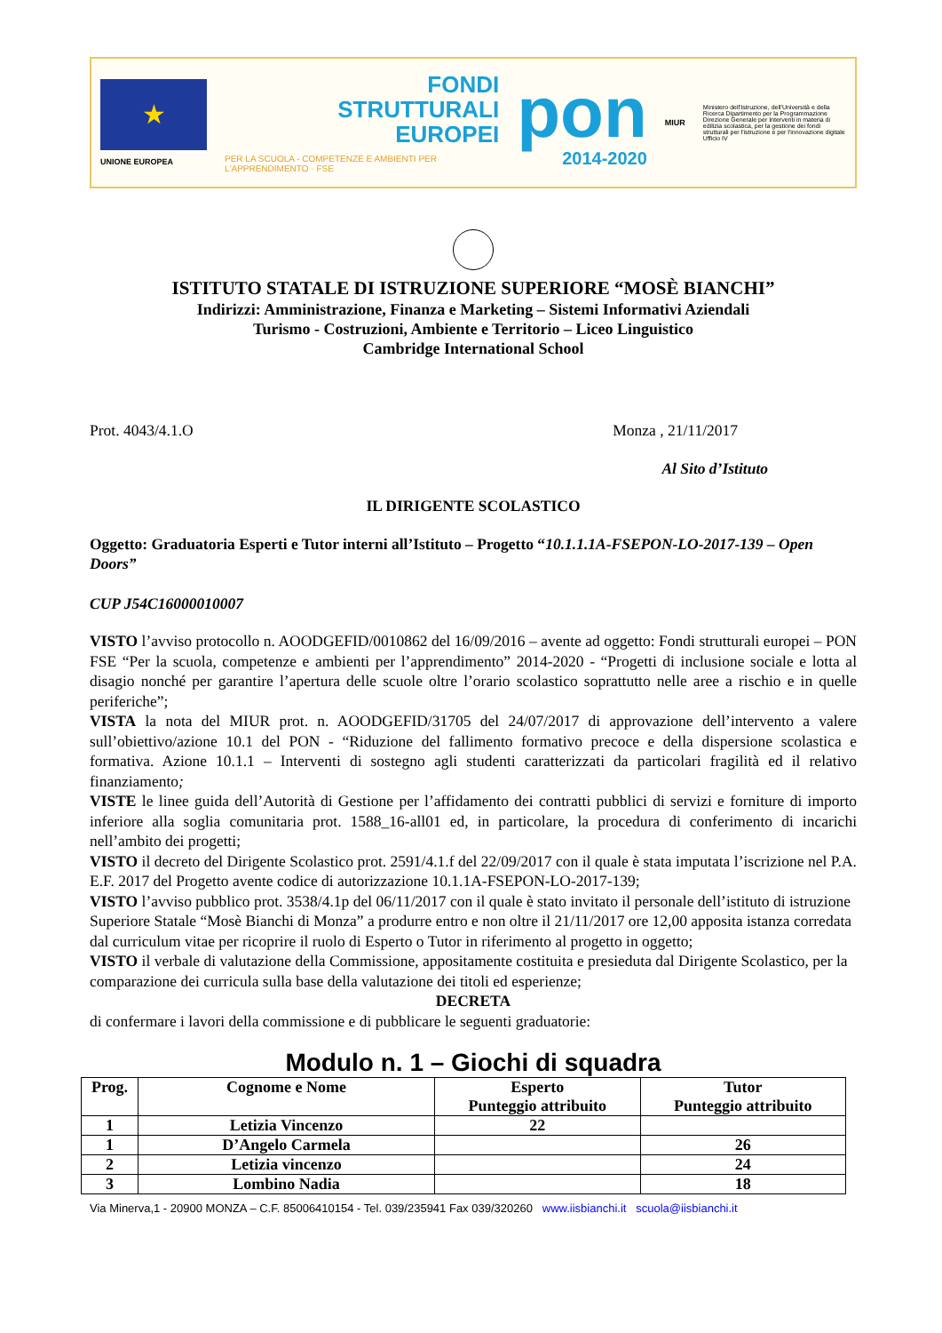★
UNIONE EUROPEA
FONDI
STRUTTURALI
EUROPEI
PER LA SCUOLA - COMPETENZE E AMBIENTI PER L'APPRENDIMENTO · FSE
pon
2014-2020
MIUR
Ministero dell'Istruzione, dell'Università e della Ricerca Dipartimento per la Programmazione Direzione Generale per Interventi in materia di edilizia scolastica, per la gestione dei fondi strutturali per l'istruzione e per l'innovazione digitale Ufficio IV
ISTITUTO STATALE DI ISTRUZIONE SUPERIORE “MOSÈ BIANCHI”
Indirizzi: Amministrazione, Finanza e Marketing – Sistemi Informativi Aziendali
Turismo - Costruzioni, Ambiente e Territorio – Liceo Linguistico
Cambridge International School
Prot. 4043/4.1.O Monza , 21/11/2017
Al Sito d’Istituto
IL DIRIGENTE SCOLASTICO
Oggetto: Graduatoria Esperti e Tutor interni all’Istituto – Progetto “10.1.1.1A-FSEPON-LO-2017-139 – Open Doors”
CUP J54C16000010007
VISTO l’avviso protocollo n. AOODGEFID/0010862 del 16/09/2016 – avente ad oggetto: Fondi strutturali europei – PON FSE “Per la scuola, competenze e ambienti per l’apprendimento” 2014-2020 - “Progetti di inclusione sociale e lotta al disagio nonché per garantire l’apertura delle scuole oltre l’orario scolastico soprattutto nelle aree a rischio e in quelle periferiche”;
VISTA la nota del MIUR prot. n. AOODGEFID/31705 del 24/07/2017 di approvazione dell’intervento a valere sull’obiettivo/azione 10.1 del PON - “Riduzione del fallimento formativo precoce e della dispersione scolastica e formativa. Azione 10.1.1 – Interventi di sostegno agli studenti caratterizzati da particolari fragilità ed il relativo finanziamento;
VISTE le linee guida dell’Autorità di Gestione per l’affidamento dei contratti pubblici di servizi e forniture di importo inferiore alla soglia comunitaria prot. 1588_16-all01 ed, in particolare, la procedura di conferimento di incarichi nell’ambito dei progetti;
VISTO il decreto del Dirigente Scolastico prot. 2591/4.1.f del 22/09/2017 con il quale è stata imputata l’iscrizione nel P.A. E.F. 2017 del Progetto avente codice di autorizzazione 10.1.1A-FSEPON-LO-2017-139;
VISTO l’avviso pubblico prot. 3538/4.1p del 06/11/2017 con il quale è stato invitato il personale dell’istituto di istruzione Superiore Statale “Mosè Bianchi di Monza” a produrre entro e non oltre il 21/11/2017 ore 12,00 apposita istanza corredata dal curriculum vitae per ricoprire il ruolo di Esperto o Tutor in riferimento al progetto in oggetto;
VISTO il verbale di valutazione della Commissione, appositamente costituita e presieduta dal Dirigente Scolastico, per la comparazione dei curricula sulla base della valutazione dei titoli ed esperienze;
DECRETA
di confermare i lavori della commissione e di pubblicare le seguenti graduatorie:
Modulo n. 1 – Giochi di squadra
| Prog. | Cognome e Nome | Esperto Punteggio attribuito | Tutor Punteggio attribuito |
| --- | --- | --- | --- |
| 1 | Letizia Vincenzo | 22 | |
| 1 | D’Angelo Carmela | | 26 |
| 2 | Letizia vincenzo | | 24 |
| 3 | Lombino Nadia | | 18 |
Via Minerva,1 - 20900 MONZA – C.F. 85006410154 - Tel. 039/235941 Fax 039/320260 www.iisbianchi.it scuola@iisbianchi.it